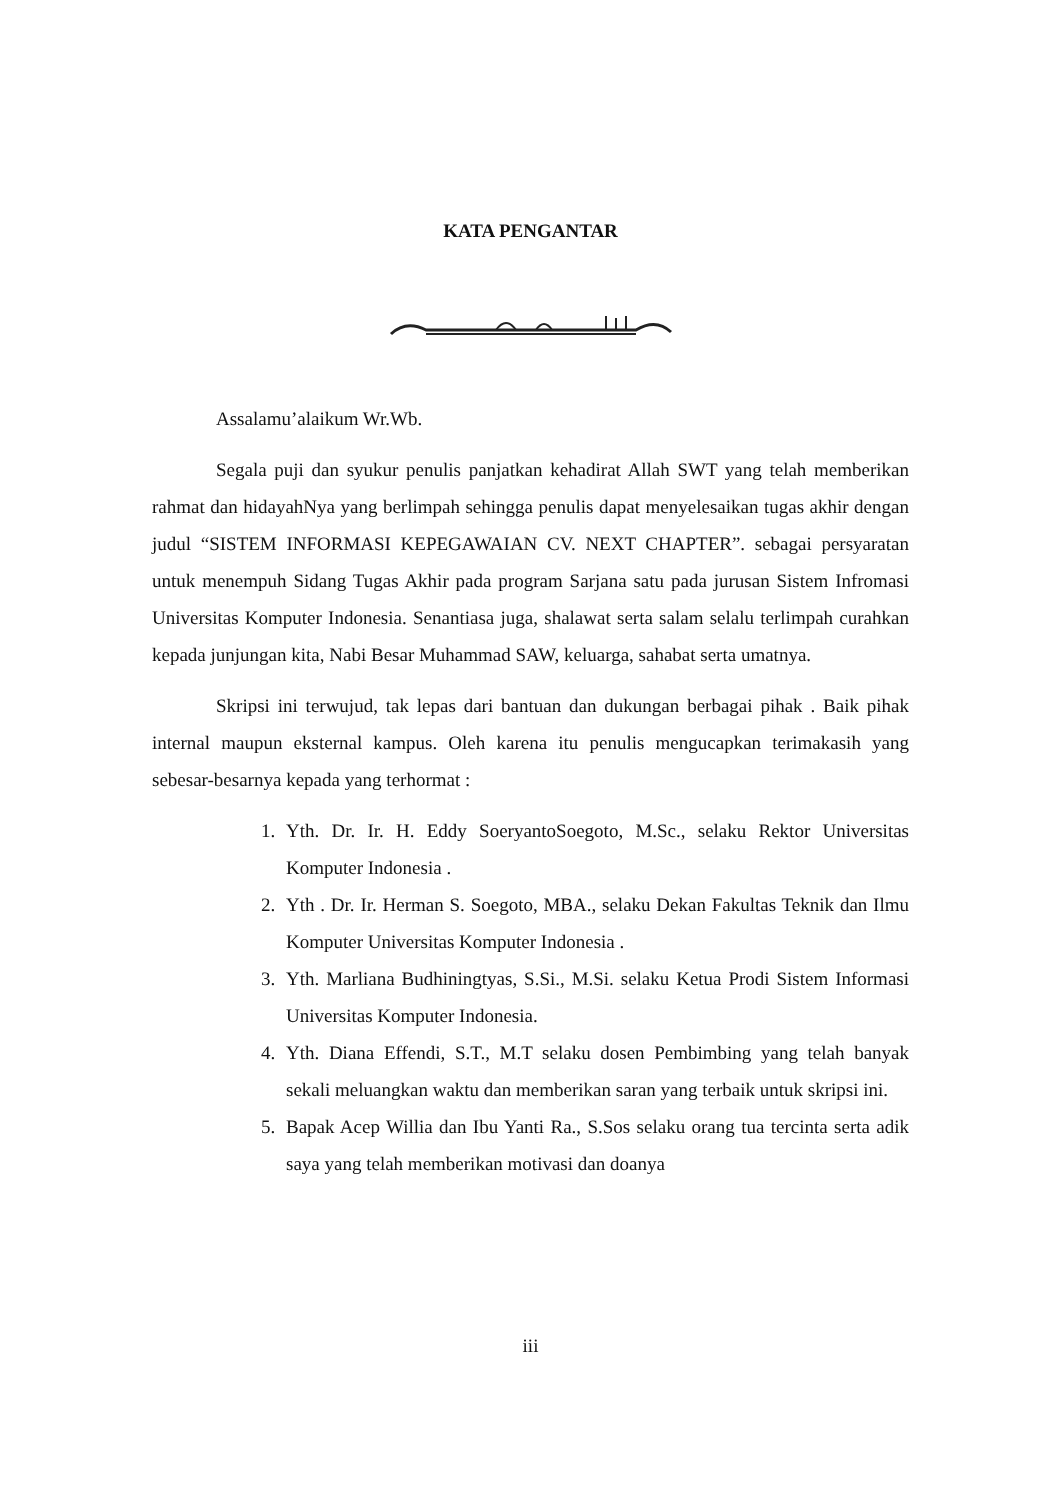KATA PENGANTAR
Assalamu’alaikum Wr.Wb.
Segala puji dan syukur penulis panjatkan kehadirat Allah SWT yang telah memberikan rahmat dan hidayahNya yang berlimpah sehingga penulis dapat menyelesaikan tugas akhir dengan judul “SISTEM INFORMASI KEPEGAWAIAN CV. NEXT CHAPTER”. sebagai persyaratan untuk menempuh Sidang Tugas Akhir pada program Sarjana satu pada jurusan Sistem Infromasi Universitas Komputer Indonesia. Senantiasa juga, shalawat serta salam selalu terlimpah curahkan kepada junjungan kita, Nabi Besar Muhammad SAW, keluarga, sahabat serta umatnya.
Skripsi ini terwujud, tak lepas dari bantuan dan dukungan berbagai pihak . Baik pihak internal maupun eksternal kampus. Oleh karena itu penulis mengucapkan terimakasih yang sebesar-besarnya kepada yang terhormat :
1. Yth. Dr. Ir. H. Eddy SoeryantoSoegoto, M.Sc., selaku Rektor Universitas Komputer Indonesia .
2. Yth . Dr. Ir. Herman S. Soegoto, MBA., selaku Dekan Fakultas Teknik dan Ilmu Komputer Universitas Komputer Indonesia .
3. Yth. Marliana Budhiningtyas, S.Si., M.Si. selaku Ketua Prodi Sistem Informasi Universitas Komputer Indonesia.
4. Yth. Diana Effendi, S.T., M.T selaku dosen Pembimbing yang telah banyak sekali meluangkan waktu dan memberikan saran yang terbaik untuk skripsi ini.
5. Bapak Acep Willia dan Ibu Yanti Ra., S.Sos selaku orang tua tercinta serta adik saya yang telah memberikan motivasi dan doanya
iii